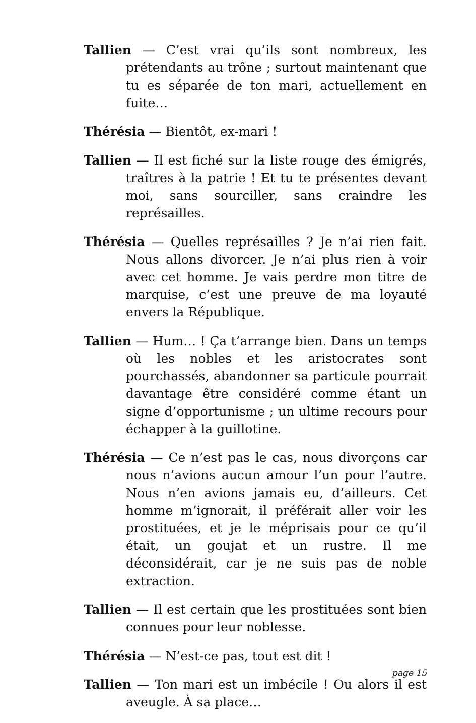Tallien — C’est vrai qu’ils sont nombreux, les prétendants au trône ; surtout maintenant que tu es séparée de ton mari, actuellement en fuite…
Thérésia — Bientôt, ex-mari !
Tallien — Il est fiché sur la liste rouge des émigrés, traîtres à la patrie ! Et tu te présentes devant moi, sans sourciller, sans craindre les représailles.
Thérésia — Quelles représailles ? Je n’ai rien fait. Nous allons divorcer. Je n’ai plus rien à voir avec cet homme. Je vais perdre mon titre de marquise, c’est une preuve de ma loyauté envers la République.
Tallien — Hum… ! Ça t’arrange bien. Dans un temps où les nobles et les aristocrates sont pourchassés, abandonner sa particule pourrait davantage être considéré comme étant un signe d’opportunisme ; un ultime recours pour échapper à la guillotine.
Thérésia — Ce n’est pas le cas, nous divorçons car nous n’avions aucun amour l’un pour l’autre. Nous n’en avions jamais eu, d’ailleurs. Cet homme m’ignorait, il préférait aller voir les prostituées, et je le méprisais pour ce qu’il était, un goujat et un rustre. Il me déconsidérait, car je ne suis pas de noble extraction.
Tallien — Il est certain que les prostituées sont bien connues pour leur noblesse.
Thérésia — N’est-ce pas, tout est dit !
Tallien — Ton mari est un imbécile ! Ou alors il est aveugle. À sa place…
page 15